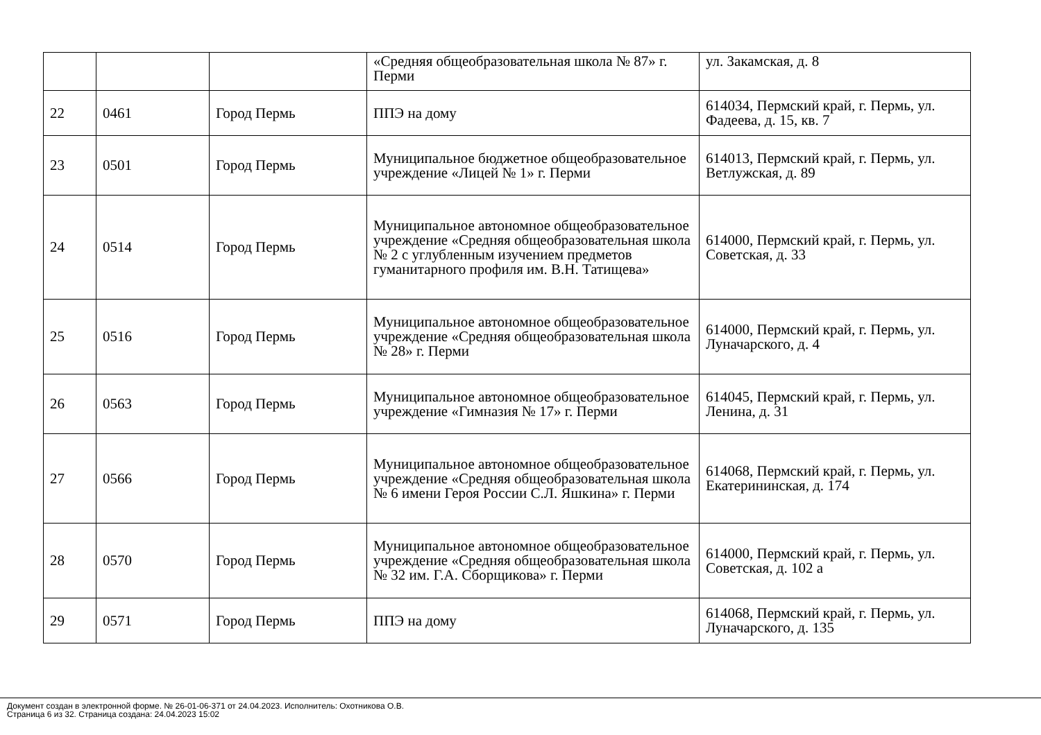| | | | «Средняя общеобразовательная школа № 87» г. Перми | ул. Закамская, д. 8 |
| 22 | 0461 | Город Пермь | ППЭ на дому | 614034, Пермский край, г. Пермь, ул. Фадеева, д. 15, кв. 7 |
| 23 | 0501 | Город Пермь | Муниципальное бюджетное общеобразовательное учреждение «Лицей № 1» г. Перми | 614013, Пермский край, г. Пермь, ул. Ветлужская, д. 89 |
| 24 | 0514 | Город Пермь | Муниципальное автономное общеобразовательное учреждение «Средняя общеобразовательная школа № 2 с углубленным изучением предметов гуманитарного профиля им. В.Н. Татищева» | 614000, Пермский край, г. Пермь, ул. Советская, д. 33 |
| 25 | 0516 | Город Пермь | Муниципальное автономное общеобразовательное учреждение «Средняя общеобразовательная школа № 28» г. Перми | 614000, Пермский край, г. Пермь, ул. Луначарского, д. 4 |
| 26 | 0563 | Город Пермь | Муниципальное автономное общеобразовательное учреждение «Гимназия № 17» г. Перми | 614045, Пермский край, г. Пермь, ул. Ленина, д. 31 |
| 27 | 0566 | Город Пермь | Муниципальное автономное общеобразовательное учреждение «Средняя общеобразовательная школа № 6 имени Героя России С.Л. Яшкина» г. Перми | 614068, Пермский край, г. Пермь, ул. Екатерининская, д. 174 |
| 28 | 0570 | Город Пермь | Муниципальное автономное общеобразовательное учреждение «Средняя общеобразовательная школа № 32 им. Г.А. Сборщикова» г. Перми | 614000, Пермский край, г. Пермь, ул. Советская, д. 102 а |
| 29 | 0571 | Город Пермь | ППЭ на дому | 614068, Пермский край, г. Пермь, ул. Луначарского, д. 135 |
Документ создан в электронной форме. № 26-01-06-371 от 24.04.2023. Исполнитель: Охотникова О.В.
Страница 6 из 32. Страница создана: 24.04.2023 15:02